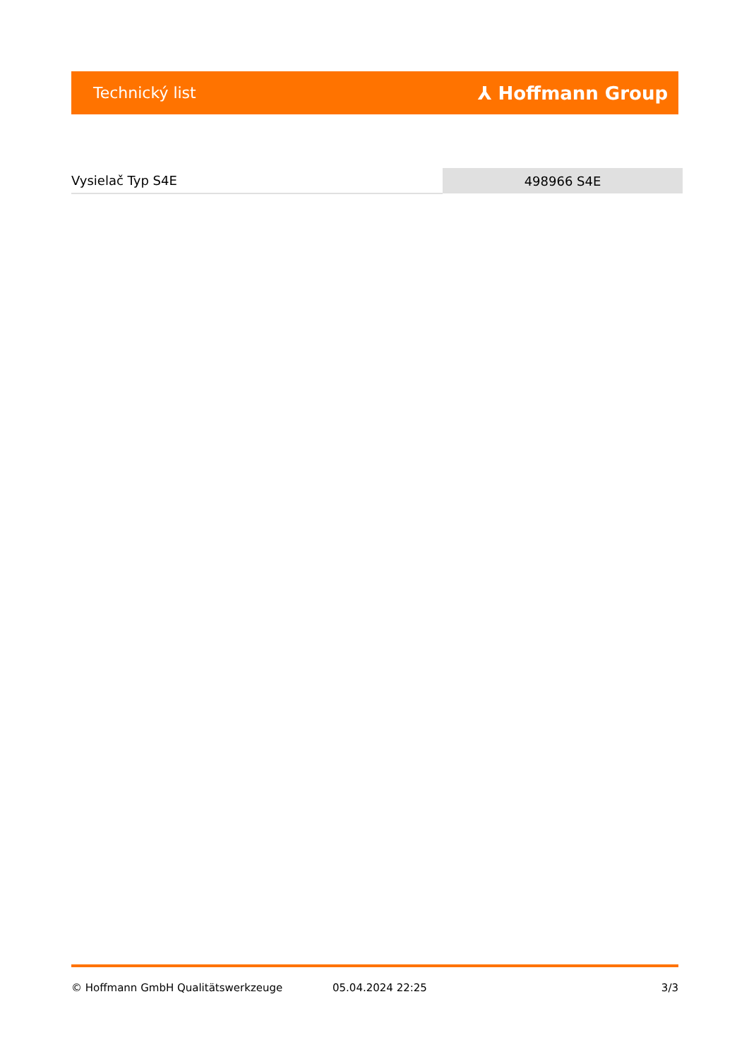Technický list ⅄ Hoffmann Group
| Vysielač Typ S4E | 498966 S4E |
© Hoffmann GmbH Qualitätswerkzeuge 05.04.2024 22:25 3/3